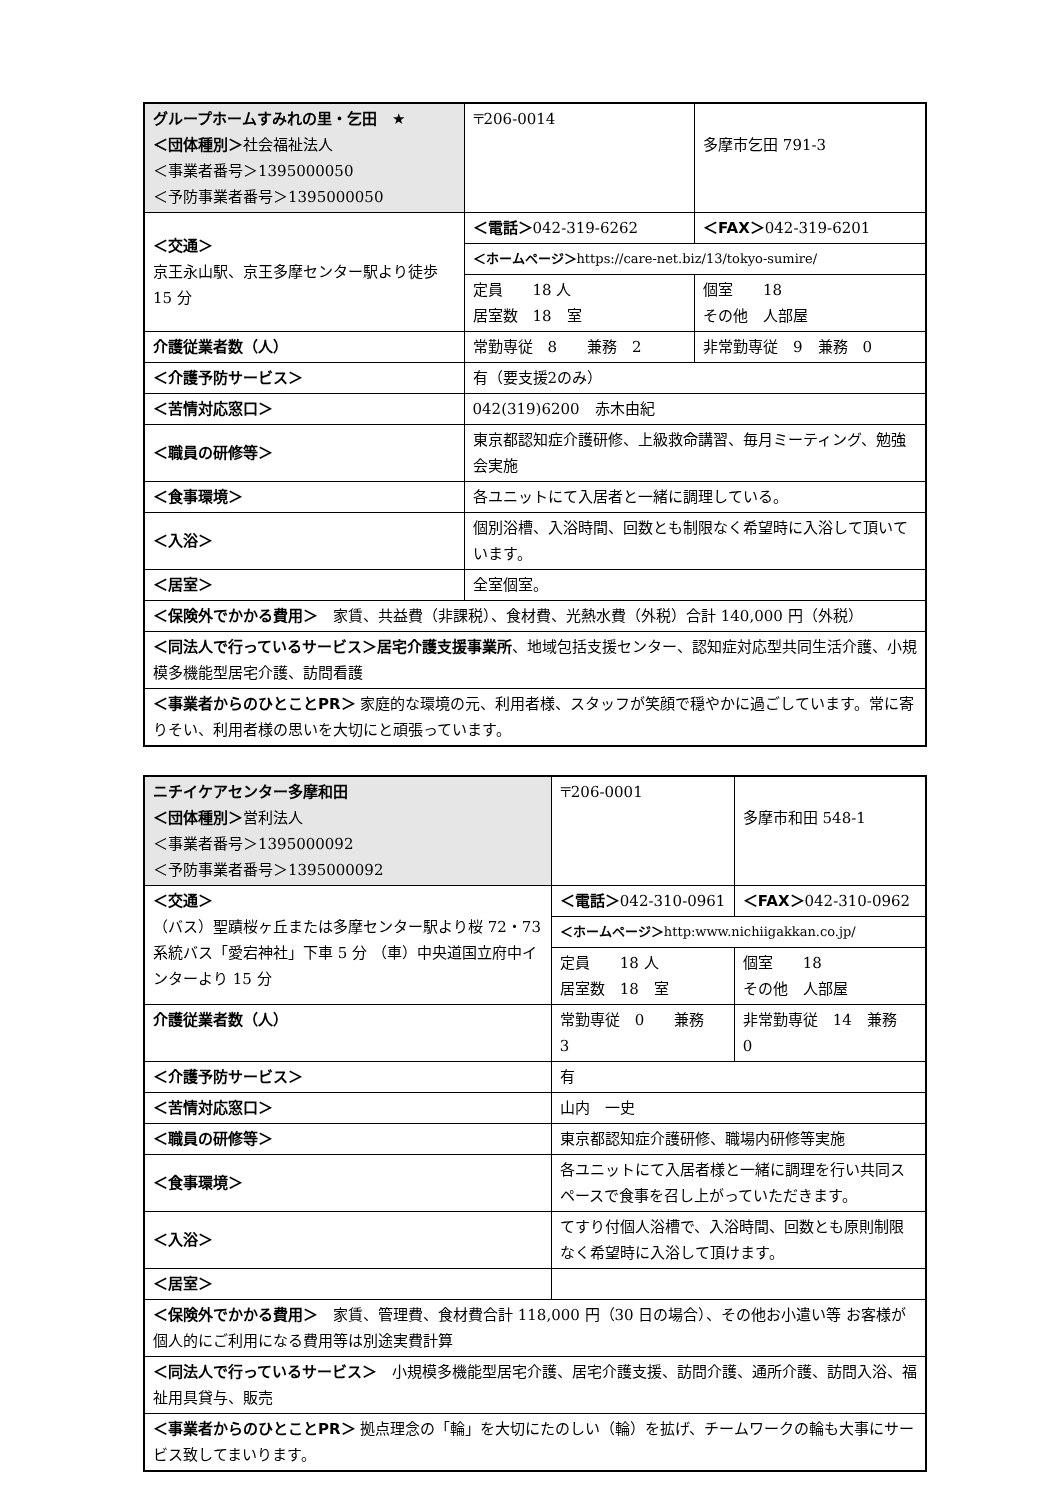| グループホームすみれの里・乞田 ★ ＜団体種別＞ 社会福祉法人 ＜事業者番号＞1395000050 ＜予防事業者番号＞1395000050 | | 〒206-0014 | 多摩市乞田 791-3 | |
| ＜交通＞ 京王永山駅、京王多摩センター駅より徒歩 15 分 | | ＜電話＞ 042-319-6262 | | ＜FAX＞ 042-319-6201 |
| | | ＜ホームページ＞ https://care-net.biz/13/tokyo-sumire/ | | |
| | | 定員 18 人 居室数 18 室 | 個室 18 その他 人部屋 | |
| 介護従業者数（人） | 常勤専従 8 兼務 2 | | 非常勤専従 9 兼務 0 | |
| ＜介護予防サービス＞ | | 有（要支援2のみ） | | |
| ＜苦情対応窓口＞ | | 042(319)6200 赤木由紀 | | |
| ＜職員の研修等＞ | | 東京都認知症介護研修、上級救命講習、毎月ミーティング、勉強会実施 | | |
| ＜食事環境＞ | | 各ユニットにて入居者と一緒に調理している。 | | |
| ＜入浴＞ | | 個別浴槽、入浴時間、回数とも制限なく希望時に入浴して頂いています。 | | |
| ＜居室＞ | | 全室個室。 | | |
| ＜保険外でかかる費用＞ 家賃、共益費（非課税）、食材費、光熱水費（外税）合計 140,000 円（外税） | | | | |
| ＜同法人で行っているサービス＞居宅介護支援事業所 、地域包括支援センター、認知症対応型共同生活介護、小規模多機能型居宅介護、訪問看護 | | | | |
| ＜事業者からのひとことPR＞ 家庭的な環境の元、利用者様、スタッフが笑顔で穏やかに過ごしています。常に寄りそい、利用者様の思いを大切にと頑張っています。 | | | | |
| ニチイケアセンター多摩和田 ＜団体種別＞ 営利法人 ＜事業者番号＞1395000092 ＜予防事業者番号＞1395000092 | | 〒206-0001 | 多摩市和田 548-1 | |
| ＜交通＞ （バス）聖蹟桜ヶ丘または多摩センター駅より桜 72・73 系統バス「愛宕神社」下車 5 分 （車）中央道国立府中インターより 15 分 | | ＜電話＞ 042-310-0961 | | ＜FAX＞ 042-310-0962 |
| | | ＜ホームページ＞ http:www.nichiigakkan.co.jp/ | | |
| | | 定員 18 人 居室数 18 室 | 個室 18 その他 人部屋 | |
| 介護従業者数（人） | 常勤専従 0 兼務 3 | | 非常勤専従 14 兼務 0 | |
| ＜介護予防サービス＞ | | 有 | | |
| ＜苦情対応窓口＞ | | 山内 一史 | | |
| ＜職員の研修等＞ | | 東京都認知症介護研修、職場内研修等実施 | | |
| ＜食事環境＞ | | 各ユニットにて入居者様と一緒に調理を行い共同スペースで食事を召し上がっていただきます。 | | |
| ＜入浴＞ | | てすり付個人浴槽で、入浴時間、回数とも原則制限なく希望時に入浴して頂けます。 | | |
| ＜居室＞ | | | | |
| ＜保険外でかかる費用＞ 家賃、管理費、食材費合計 118,000 円（30 日の場合）、その他お小遣い等 お客様が個人的にご利用になる費用等は別途実費計算 | | | | |
| ＜同法人で行っているサービス＞ 小規模多機能型居宅介護、居宅介護支援、訪問介護、通所介護、訪問入浴、福祉用具貸与、販売 | | | | |
| ＜事業者からのひとことPR＞ 拠点理念の「輪」を大切にたのしい（輪）を拡げ、チームワークの輪も大事にサービス致してまいります。 | | | | |